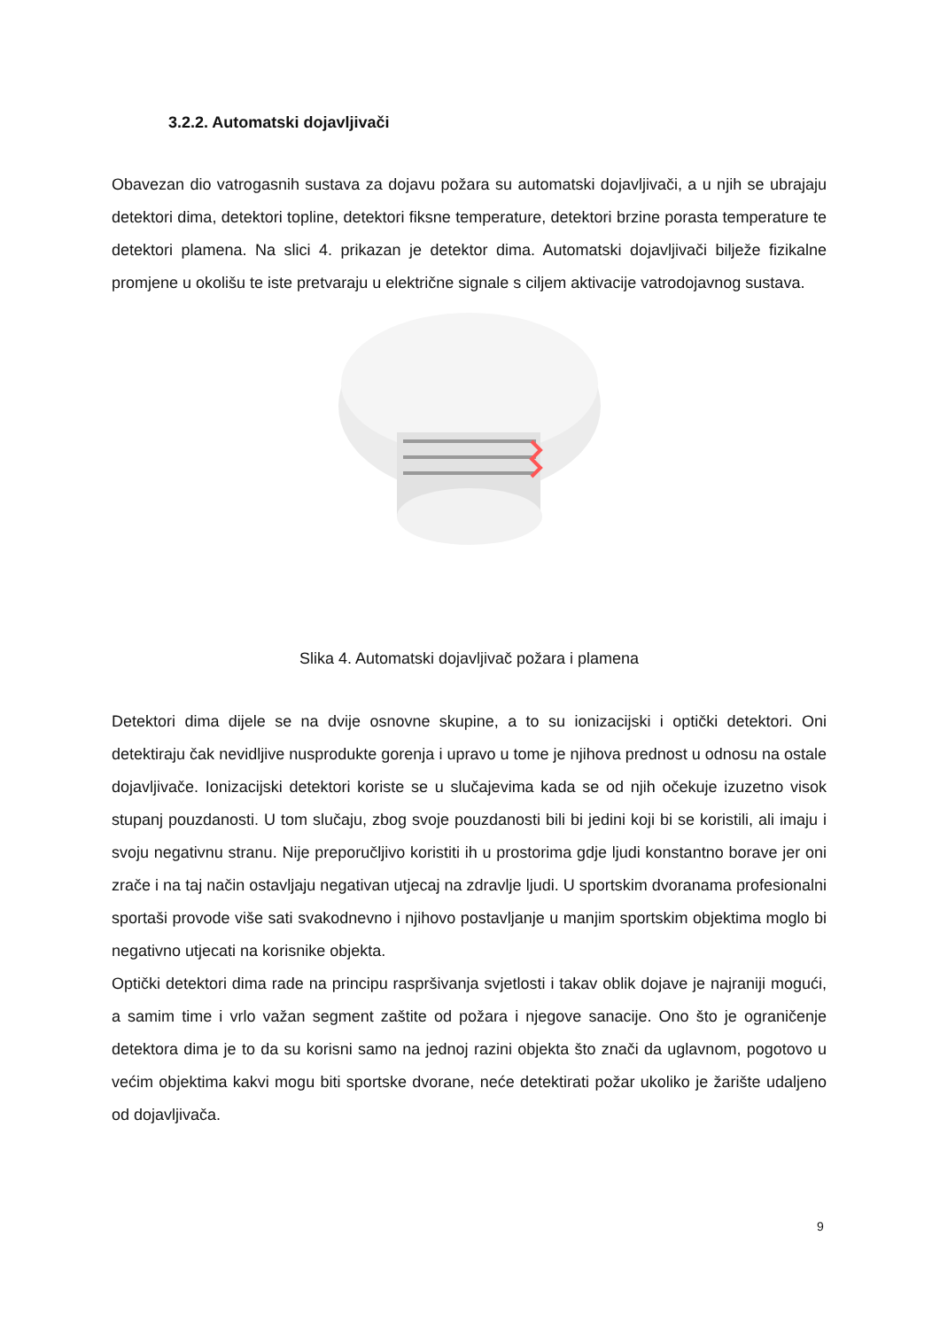3.2.2. Automatski dojavljivači
Obavezan dio vatrogasnih sustava za dojavu požara su automatski dojavljivači, a u njih se ubrajaju detektori dima, detektori topline, detektori fiksne temperature, detektori brzine porasta temperature te detektori plamena. Na slici 4. prikazan je detektor dima. Automatski dojavljivači bilježe fizikalne promjene u okolišu te iste pretvaraju u električne signale s ciljem aktivacije vatrodojavnog sustava.
Slika 4. Automatski dojavljivač požara i plamena
Detektori dima dijele se na dvije osnovne skupine, a to su ionizacijski i optički detektori. Oni detektiraju čak nevidljive nusprodukte gorenja i upravo u tome je njihova prednost u odnosu na ostale dojavljivače. Ionizacijski detektori koriste se u slučajevima kada se od njih očekuje izuzetno visok stupanj pouzdanosti. U tom slučaju, zbog svoje pouzdanosti bili bi jedini koji bi se koristili, ali imaju i svoju negativnu stranu. Nije preporučljivo koristiti ih u prostorima gdje ljudi konstantno borave jer oni zrače i na taj način ostavljaju negativan utjecaj na zdravlje ljudi. U sportskim dvoranama profesionalni sportaši provode više sati svakodnevno i njihovo postavljanje u manjim sportskim objektima moglo bi negativno utjecati na korisnike objekta.
Optički detektori dima rade na principu raspršivanja svjetlosti i takav oblik dojave je najraniji mogući, a samim time i vrlo važan segment zaštite od požara i njegove sanacije. Ono što je ograničenje detektora dima je to da su korisni samo na jednoj razini objekta što znači da uglavnom, pogotovo u većim objektima kakvi mogu biti sportske dvorane, neće detektirati požar ukoliko je žarište udaljeno od dojavljivača.
9